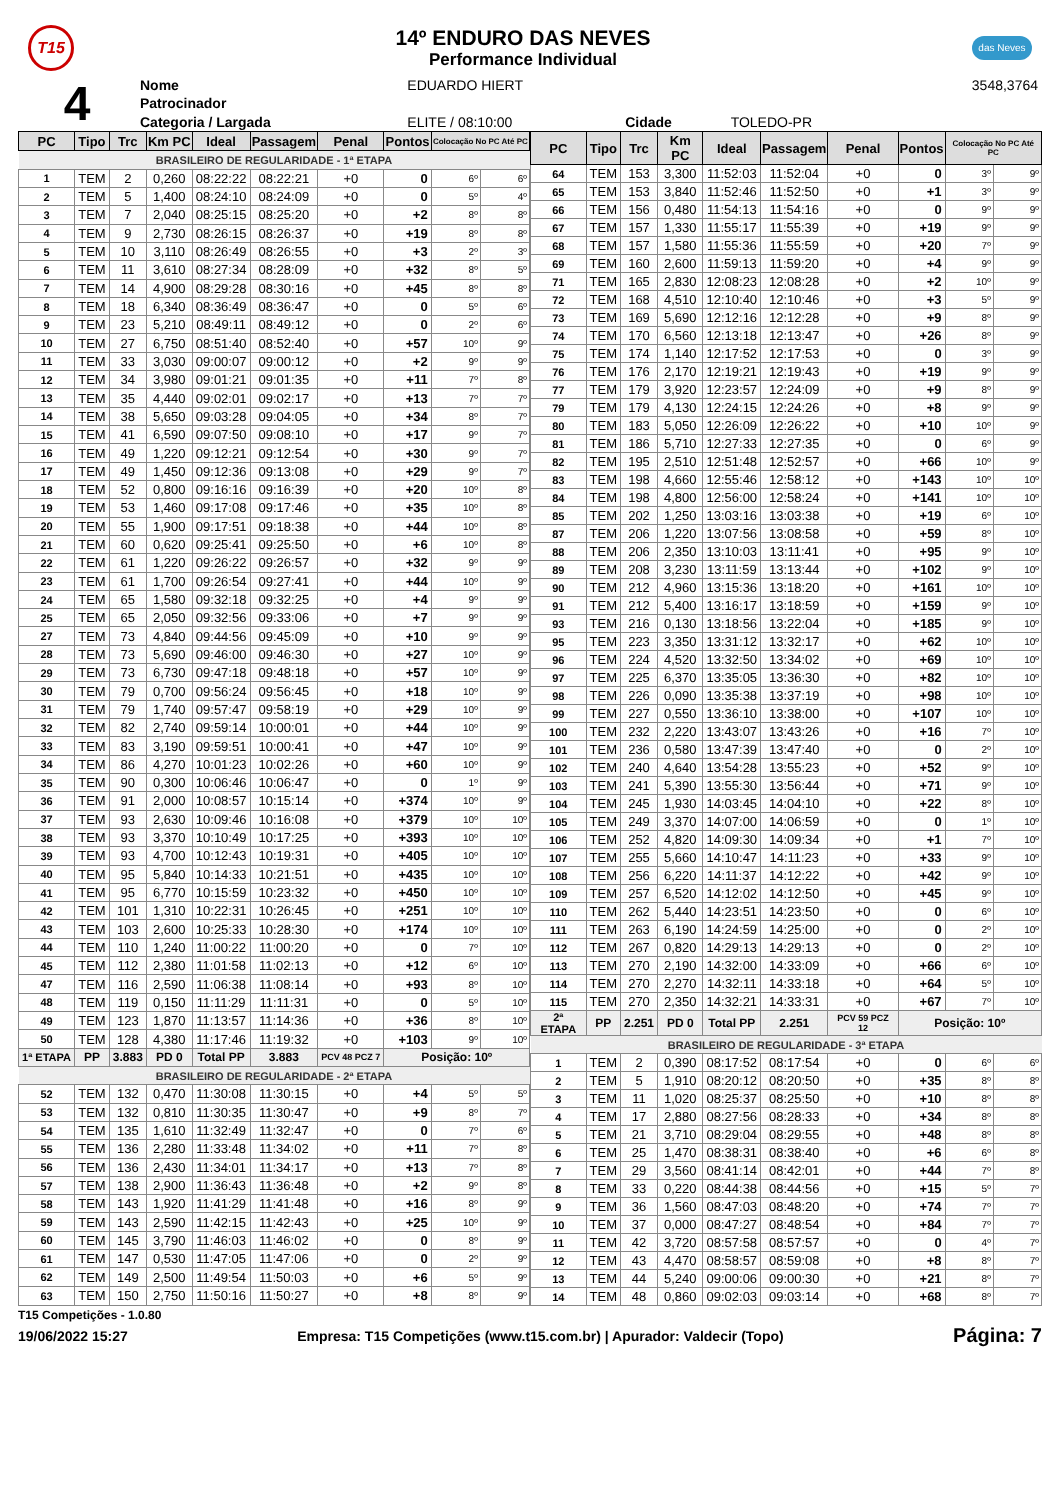T15
14º ENDURO DAS NEVES
Performance Individual
das Neves
| 4 | Nome | EDUARDO HIERT | | | 3548,3764 |
| | Patrocinador | | | | |
| | Categoria / Largada | ELITE / 08:10:00 | Cidade | TOLEDO-PR | |
| PC | Tipo | Trc | Km PC | Ideal | Passagem | Penal | Pontos | Colocação No PC Até PC | |
| --- | --- | --- | --- | --- | --- | --- | --- | --- | --- |
| BRASILEIRO DE REGULARIDADE - 1ª ETAPA | | | | | | | | | |
| 1 | TEM | 2 | 0,260 | 08:22:22 | 08:22:21 | +0 | 0 | 6º | 6º |
| 2 | TEM | 5 | 1,400 | 08:24:10 | 08:24:09 | +0 | 0 | 5º | 4º |
| 3 | TEM | 7 | 2,040 | 08:25:15 | 08:25:20 | +0 | +2 | 8º | 8º |
| 4 | TEM | 9 | 2,730 | 08:26:15 | 08:26:37 | +0 | +19 | 8º | 8º |
| 5 | TEM | 10 | 3,110 | 08:26:49 | 08:26:55 | +0 | +3 | 2º | 3º |
| 6 | TEM | 11 | 3,610 | 08:27:34 | 08:28:09 | +0 | +32 | 8º | 5º |
| 7 | TEM | 14 | 4,900 | 08:29:28 | 08:30:16 | +0 | +45 | 8º | 8º |
| 8 | TEM | 18 | 6,340 | 08:36:49 | 08:36:47 | +0 | 0 | 5º | 6º |
| 9 | TEM | 23 | 5,210 | 08:49:11 | 08:49:12 | +0 | 0 | 2º | 6º |
| 10 | TEM | 27 | 6,750 | 08:51:40 | 08:52:40 | +0 | +57 | 10º | 9º |
| 11 | TEM | 33 | 3,030 | 09:00:07 | 09:00:12 | +0 | +2 | 9º | 9º |
| 12 | TEM | 34 | 3,980 | 09:01:21 | 09:01:35 | +0 | +11 | 7º | 8º |
| 13 | TEM | 35 | 4,440 | 09:02:01 | 09:02:17 | +0 | +13 | 7º | 7º |
| 14 | TEM | 38 | 5,650 | 09:03:28 | 09:04:05 | +0 | +34 | 8º | 7º |
| 15 | TEM | 41 | 6,590 | 09:07:50 | 09:08:10 | +0 | +17 | 9º | 7º |
| 16 | TEM | 49 | 1,220 | 09:12:21 | 09:12:54 | +0 | +30 | 9º | 7º |
| 17 | TEM | 49 | 1,450 | 09:12:36 | 09:13:08 | +0 | +29 | 9º | 7º |
| 18 | TEM | 52 | 0,800 | 09:16:16 | 09:16:39 | +0 | +20 | 10º | 8º |
| 19 | TEM | 53 | 1,460 | 09:17:08 | 09:17:46 | +0 | +35 | 10º | 8º |
| 20 | TEM | 55 | 1,900 | 09:17:51 | 09:18:38 | +0 | +44 | 10º | 8º |
| 21 | TEM | 60 | 0,620 | 09:25:41 | 09:25:50 | +0 | +6 | 10º | 8º |
| 22 | TEM | 61 | 1,220 | 09:26:22 | 09:26:57 | +0 | +32 | 9º | 9º |
| 23 | TEM | 61 | 1,700 | 09:26:54 | 09:27:41 | +0 | +44 | 10º | 9º |
| 24 | TEM | 65 | 1,580 | 09:32:18 | 09:32:25 | +0 | +4 | 9º | 9º |
| 25 | TEM | 65 | 2,050 | 09:32:56 | 09:33:06 | +0 | +7 | 9º | 9º |
| 27 | TEM | 73 | 4,840 | 09:44:56 | 09:45:09 | +0 | +10 | 9º | 9º |
| 28 | TEM | 73 | 5,690 | 09:46:00 | 09:46:30 | +0 | +27 | 10º | 9º |
| 29 | TEM | 73 | 6,730 | 09:47:18 | 09:48:18 | +0 | +57 | 10º | 9º |
| 30 | TEM | 79 | 0,700 | 09:56:24 | 09:56:45 | +0 | +18 | 10º | 9º |
| 31 | TEM | 79 | 1,740 | 09:57:47 | 09:58:19 | +0 | +29 | 10º | 9º |
| 32 | TEM | 82 | 2,740 | 09:59:14 | 10:00:01 | +0 | +44 | 10º | 9º |
| 33 | TEM | 83 | 3,190 | 09:59:51 | 10:00:41 | +0 | +47 | 10º | 9º |
| 34 | TEM | 86 | 4,270 | 10:01:23 | 10:02:26 | +0 | +60 | 10º | 9º |
| 35 | TEM | 90 | 0,300 | 10:06:46 | 10:06:47 | +0 | 0 | 1º | 9º |
| 36 | TEM | 91 | 2,000 | 10:08:57 | 10:15:14 | +0 | +374 | 10º | 9º |
| 37 | TEM | 93 | 2,630 | 10:09:46 | 10:16:08 | +0 | +379 | 10º | 10º |
| 38 | TEM | 93 | 3,370 | 10:10:49 | 10:17:25 | +0 | +393 | 10º | 10º |
| 39 | TEM | 93 | 4,700 | 10:12:43 | 10:19:31 | +0 | +405 | 10º | 10º |
| 40 | TEM | 95 | 5,840 | 10:14:33 | 10:21:51 | +0 | +435 | 10º | 10º |
| 41 | TEM | 95 | 6,770 | 10:15:59 | 10:23:32 | +0 | +450 | 10º | 10º |
| 42 | TEM | 101 | 1,310 | 10:22:31 | 10:26:45 | +0 | +251 | 10º | 10º |
| 43 | TEM | 103 | 2,600 | 10:25:33 | 10:28:30 | +0 | +174 | 10º | 10º |
| 44 | TEM | 110 | 1,240 | 11:00:22 | 11:00:20 | +0 | 0 | 7º | 10º |
| 45 | TEM | 112 | 2,380 | 11:01:58 | 11:02:13 | +0 | +12 | 6º | 10º |
| 47 | TEM | 116 | 2,590 | 11:06:38 | 11:08:14 | +0 | +93 | 8º | 10º |
| 48 | TEM | 119 | 0,150 | 11:11:29 | 11:11:31 | +0 | 0 | 5º | 10º |
| 49 | TEM | 123 | 1,870 | 11:13:57 | 11:14:36 | +0 | +36 | 8º | 10º |
| 50 | TEM | 128 | 4,380 | 11:17:46 | 11:19:32 | +0 | +103 | 9º | 10º |
| 1ª ETAPA | PP | 3.883 | PD 0 | Total PP | 3.883 | PCV 48 PCZ 7 | Posição: 10º | | |
| BRASILEIRO DE REGULARIDADE - 2ª ETAPA | | | | | | | | | |
| 52 | TEM | 132 | 0,470 | 11:30:08 | 11:30:15 | +0 | +4 | 5º | 5º |
| 53 | TEM | 132 | 0,810 | 11:30:35 | 11:30:47 | +0 | +9 | 8º | 7º |
| 54 | TEM | 135 | 1,610 | 11:32:49 | 11:32:47 | +0 | 0 | 7º | 6º |
| 55 | TEM | 136 | 2,280 | 11:33:48 | 11:34:02 | +0 | +11 | 7º | 8º |
| 56 | TEM | 136 | 2,430 | 11:34:01 | 11:34:17 | +0 | +13 | 7º | 8º |
| 57 | TEM | 138 | 2,900 | 11:36:43 | 11:36:48 | +0 | +2 | 9º | 8º |
| 58 | TEM | 143 | 1,920 | 11:41:29 | 11:41:48 | +0 | +16 | 8º | 9º |
| 59 | TEM | 143 | 2,590 | 11:42:15 | 11:42:43 | +0 | +25 | 10º | 9º |
| 60 | TEM | 145 | 3,790 | 11:46:03 | 11:46:02 | +0 | 0 | 8º | 9º |
| 61 | TEM | 147 | 0,530 | 11:47:05 | 11:47:06 | +0 | 0 | 2º | 9º |
| 62 | TEM | 149 | 2,500 | 11:49:54 | 11:50:03 | +0 | +6 | 5º | 9º |
| 63 | TEM | 150 | 2,750 | 11:50:16 | 11:50:27 | +0 | +8 | 8º | 9º |
| PC | Tipo | Trc | Km PC | Ideal | Passagem | Penal | Pontos | Colocação No PC Até PC | |
| --- | --- | --- | --- | --- | --- | --- | --- | --- | --- |
| 64 | TEM | 153 | 3,300 | 11:52:03 | 11:52:04 | +0 | 0 | 3º | 9º |
| 65 | TEM | 153 | 3,840 | 11:52:46 | 11:52:50 | +0 | +1 | 3º | 9º |
| 66 | TEM | 156 | 0,480 | 11:54:13 | 11:54:16 | +0 | 0 | 9º | 9º |
| 67 | TEM | 157 | 1,330 | 11:55:17 | 11:55:39 | +0 | +19 | 9º | 9º |
| 68 | TEM | 157 | 1,580 | 11:55:36 | 11:55:59 | +0 | +20 | 7º | 9º |
| 69 | TEM | 160 | 2,600 | 11:59:13 | 11:59:20 | +0 | +4 | 9º | 9º |
| 71 | TEM | 165 | 2,830 | 12:08:23 | 12:08:28 | +0 | +2 | 10º | 9º |
| 72 | TEM | 168 | 4,510 | 12:10:40 | 12:10:46 | +0 | +3 | 5º | 9º |
| 73 | TEM | 169 | 5,690 | 12:12:16 | 12:12:28 | +0 | +9 | 8º | 9º |
| 74 | TEM | 170 | 6,560 | 12:13:18 | 12:13:47 | +0 | +26 | 8º | 9º |
| 75 | TEM | 174 | 1,140 | 12:17:52 | 12:17:53 | +0 | 0 | 3º | 9º |
| 76 | TEM | 176 | 2,170 | 12:19:21 | 12:19:43 | +0 | +19 | 9º | 9º |
| 77 | TEM | 179 | 3,920 | 12:23:57 | 12:24:09 | +0 | +9 | 8º | 9º |
| 79 | TEM | 179 | 4,130 | 12:24:15 | 12:24:26 | +0 | +8 | 9º | 9º |
| 80 | TEM | 183 | 5,050 | 12:26:09 | 12:26:22 | +0 | +10 | 10º | 9º |
| 81 | TEM | 186 | 5,710 | 12:27:33 | 12:27:35 | +0 | 0 | 6º | 9º |
| 82 | TEM | 195 | 2,510 | 12:51:48 | 12:52:57 | +0 | +66 | 10º | 9º |
| 83 | TEM | 198 | 4,660 | 12:55:46 | 12:58:12 | +0 | +143 | 10º | 10º |
| 84 | TEM | 198 | 4,800 | 12:56:00 | 12:58:24 | +0 | +141 | 10º | 10º |
| 85 | TEM | 202 | 1,250 | 13:03:16 | 13:03:38 | +0 | +19 | 6º | 10º |
| 87 | TEM | 206 | 1,220 | 13:07:56 | 13:08:58 | +0 | +59 | 8º | 10º |
| 88 | TEM | 206 | 2,350 | 13:10:03 | 13:11:41 | +0 | +95 | 9º | 10º |
| 89 | TEM | 208 | 3,230 | 13:11:59 | 13:13:44 | +0 | +102 | 9º | 10º |
| 90 | TEM | 212 | 4,960 | 13:15:36 | 13:18:20 | +0 | +161 | 10º | 10º |
| 91 | TEM | 212 | 5,400 | 13:16:17 | 13:18:59 | +0 | +159 | 9º | 10º |
| 93 | TEM | 216 | 0,130 | 13:18:56 | 13:22:04 | +0 | +185 | 9º | 10º |
| 95 | TEM | 223 | 3,350 | 13:31:12 | 13:32:17 | +0 | +62 | 10º | 10º |
| 96 | TEM | 224 | 4,520 | 13:32:50 | 13:34:02 | +0 | +69 | 10º | 10º |
| 97 | TEM | 225 | 6,370 | 13:35:05 | 13:36:30 | +0 | +82 | 10º | 10º |
| 98 | TEM | 226 | 0,090 | 13:35:38 | 13:37:19 | +0 | +98 | 10º | 10º |
| 99 | TEM | 227 | 0,550 | 13:36:10 | 13:38:00 | +0 | +107 | 10º | 10º |
| 100 | TEM | 232 | 2,220 | 13:43:07 | 13:43:26 | +0 | +16 | 7º | 10º |
| 101 | TEM | 236 | 0,580 | 13:47:39 | 13:47:40 | +0 | 0 | 2º | 10º |
| 102 | TEM | 240 | 4,640 | 13:54:28 | 13:55:23 | +0 | +52 | 9º | 10º |
| 103 | TEM | 241 | 5,390 | 13:55:30 | 13:56:44 | +0 | +71 | 9º | 10º |
| 104 | TEM | 245 | 1,930 | 14:03:45 | 14:04:10 | +0 | +22 | 8º | 10º |
| 105 | TEM | 249 | 3,370 | 14:07:00 | 14:06:59 | +0 | 0 | 1º | 10º |
| 106 | TEM | 252 | 4,820 | 14:09:30 | 14:09:34 | +0 | +1 | 7º | 10º |
| 107 | TEM | 255 | 5,660 | 14:10:47 | 14:11:23 | +0 | +33 | 9º | 10º |
| 108 | TEM | 256 | 6,220 | 14:11:37 | 14:12:22 | +0 | +42 | 9º | 10º |
| 109 | TEM | 257 | 6,520 | 14:12:02 | 14:12:50 | +0 | +45 | 9º | 10º |
| 110 | TEM | 262 | 5,440 | 14:23:51 | 14:23:50 | +0 | 0 | 6º | 10º |
| 111 | TEM | 263 | 6,190 | 14:24:59 | 14:25:00 | +0 | 0 | 2º | 10º |
| 112 | TEM | 267 | 0,820 | 14:29:13 | 14:29:13 | +0 | 0 | 2º | 10º |
| 113 | TEM | 270 | 2,190 | 14:32:00 | 14:33:09 | +0 | +66 | 6º | 10º |
| 114 | TEM | 270 | 2,270 | 14:32:11 | 14:33:18 | +0 | +64 | 5º | 10º |
| 115 | TEM | 270 | 2,350 | 14:32:21 | 14:33:31 | +0 | +67 | 7º | 10º |
| 2ª ETAPA | PP | 2.251 | PD 0 | Total PP | 2.251 | PCV 59 PCZ 12 | Posição: 10º | | |
| BRASILEIRO DE REGULARIDADE - 3ª ETAPA | | | | | | | | | |
| 1 | TEM | 2 | 0,390 | 08:17:52 | 08:17:54 | +0 | 0 | 6º | 6º |
| 2 | TEM | 5 | 1,910 | 08:20:12 | 08:20:50 | +0 | +35 | 8º | 8º |
| 3 | TEM | 11 | 1,020 | 08:25:37 | 08:25:50 | +0 | +10 | 8º | 8º |
| 4 | TEM | 17 | 2,880 | 08:27:56 | 08:28:33 | +0 | +34 | 8º | 8º |
| 5 | TEM | 21 | 3,710 | 08:29:04 | 08:29:55 | +0 | +48 | 8º | 8º |
| 6 | TEM | 25 | 1,470 | 08:38:31 | 08:38:40 | +0 | +6 | 6º | 8º |
| 7 | TEM | 29 | 3,560 | 08:41:14 | 08:42:01 | +0 | +44 | 7º | 8º |
| 8 | TEM | 33 | 0,220 | 08:44:38 | 08:44:56 | +0 | +15 | 5º | 7º |
| 9 | TEM | 36 | 1,560 | 08:47:03 | 08:48:20 | +0 | +74 | 7º | 7º |
| 10 | TEM | 37 | 0,000 | 08:47:27 | 08:48:54 | +0 | +84 | 7º | 7º |
| 11 | TEM | 42 | 3,720 | 08:57:58 | 08:57:57 | +0 | 0 | 4º | 7º |
| 12 | TEM | 43 | 4,470 | 08:58:57 | 08:59:08 | +0 | +8 | 8º | 7º |
| 13 | TEM | 44 | 5,240 | 09:00:06 | 09:00:30 | +0 | +21 | 8º | 7º |
| 14 | TEM | 48 | 0,860 | 09:02:03 | 09:03:14 | +0 | +68 | 8º | 7º |
T15 Competições - 1.0.80
19/06/2022 15:27 Empresa: T15 Competições (www.t15.com.br) | Apurador: Valdecir (Topo) Página: 7